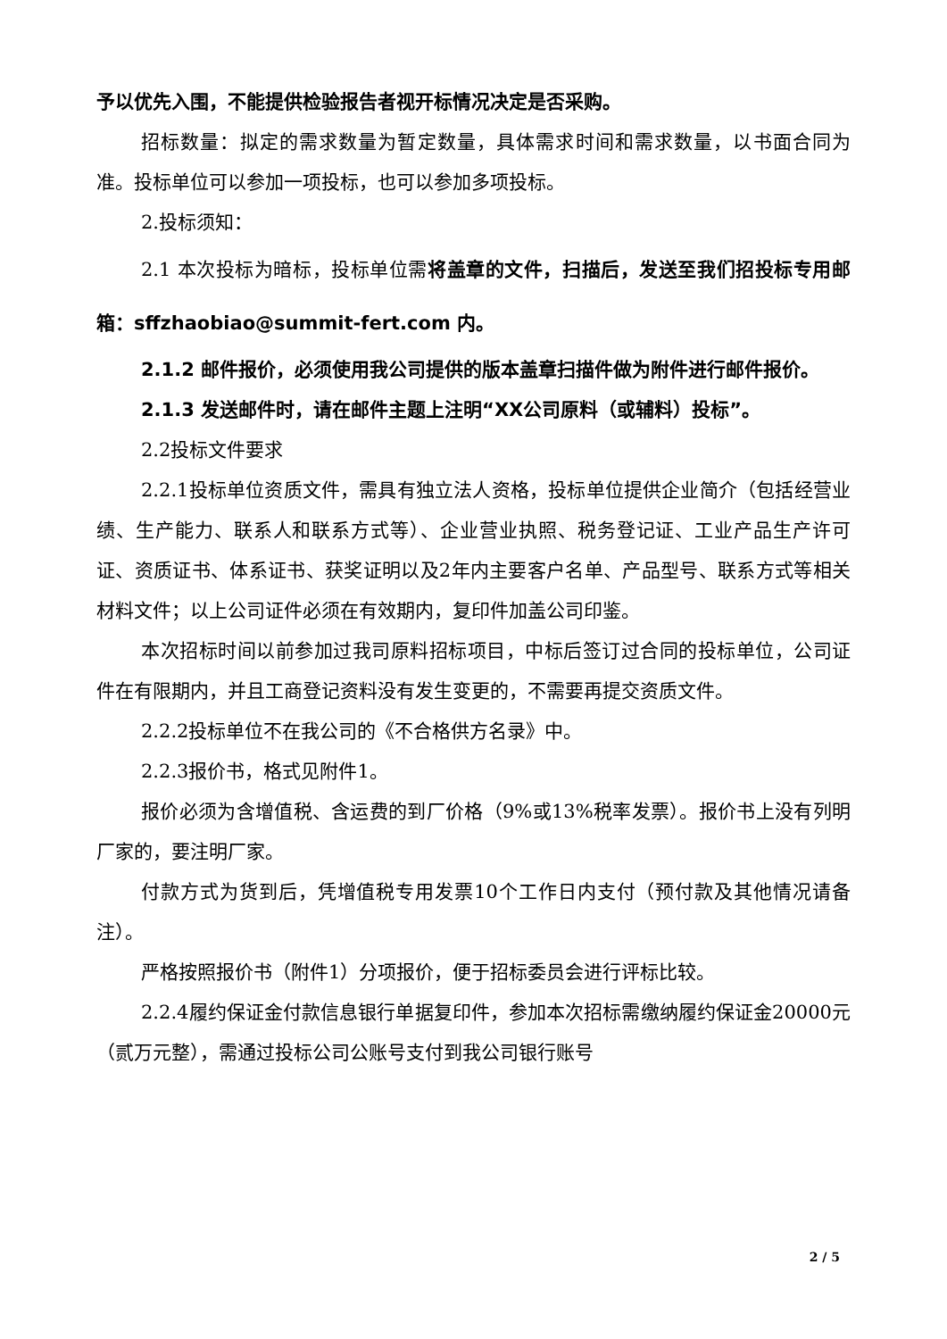予以优先入围，不能提供检验报告者视开标情况决定是否采购。
招标数量：拟定的需求数量为暂定数量，具体需求时间和需求数量，以书面合同为准。投标单位可以参加一项投标，也可以参加多项投标。
2.投标须知：
2.1 本次投标为暗标，投标单位需将盖章的文件，扫描后，发送至我们招投标专用邮箱：sffzhaobiao@summit-fert.com 内。
2.1.2 邮件报价，必须使用我公司提供的版本盖章扫描件做为附件进行邮件报价。
2.1.3 发送邮件时，请在邮件主题上注明“XX公司原料（或辅料）投标”。
2.2投标文件要求
2.2.1投标单位资质文件，需具有独立法人资格，投标单位提供企业简介（包括经营业绩、生产能力、联系人和联系方式等）、企业营业执照、税务登记证、工业产品生产许可证、资质证书、体系证书、获奖证明以及2年内主要客户名单、产品型号、联系方式等相关材料文件；以上公司证件必须在有效期内，复印件加盖公司印鉴。
本次招标时间以前参加过我司原料招标项目，中标后签订过合同的投标单位，公司证件在有限期内，并且工商登记资料没有发生变更的，不需要再提交资质文件。
2.2.2投标单位不在我公司的《不合格供方名录》中。
2.2.3报价书，格式见附件1。
报价必须为含增值税、含运费的到厂价格（9%或13%税率发票）。报价书上没有列明厂家的，要注明厂家。
付款方式为货到后，凭增值税专用发票10个工作日内支付（预付款及其他情况请备注）。
严格按照报价书（附件1）分项报价，便于招标委员会进行评标比较。
2.2.4履约保证金付款信息银行单据复印件，参加本次招标需缴纳履约保证金20000元（贰万元整），需通过投标公司公账号支付到我公司银行账号
2 / 5